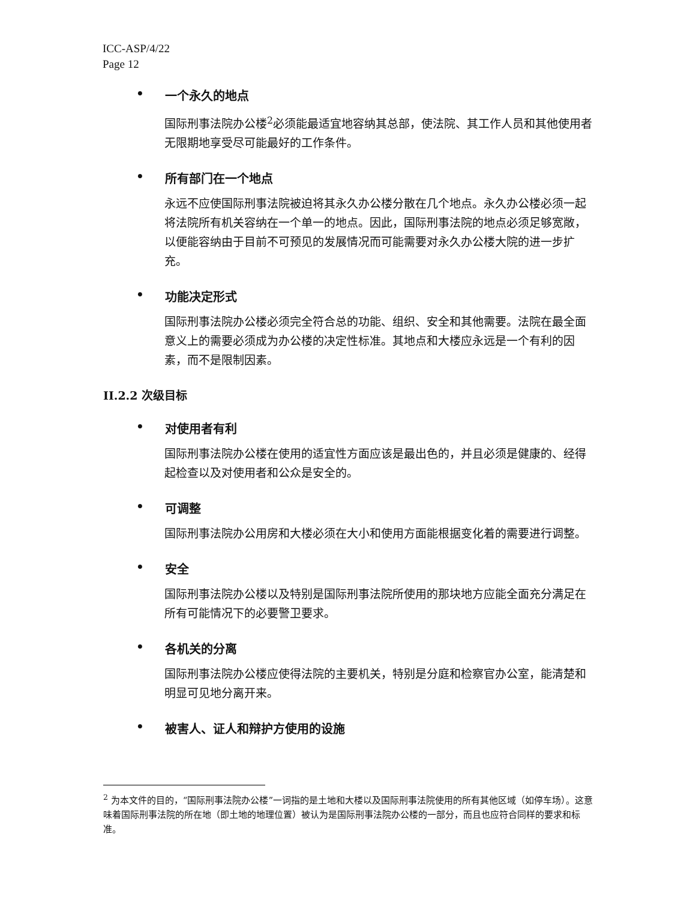ICC-ASP/4/22
Page 12
• 一个永久的地点
国际刑事法院办公楼<sup>2</sup>必须能最适宜地容纳其总部，使法院、其工作人员和其他使用者无限期地享受尽可能最好的工作条件。
• 所有部门在一个地点
永远不应使国际刑事法院被迫将其永久办公楼分散在几个地点。永久办公楼必须一起将法院所有机关容纳在一个单一的地点。因此，国际刑事法院的地点必须足够宽敞，以便能容纳由于目前不可预见的发展情况而可能需要对永久办公楼大院的进一步扩充。
• 功能决定形式
国际刑事法院办公楼必须完全符合总的功能、组织、安全和其他需要。法院在最全面意义上的需要必须成为办公楼的决定性标准。其地点和大楼应永远是一个有利的因素，而不是限制因素。
II.2.2 次级目标
• 对使用者有利
国际刑事法院办公楼在使用的适宜性方面应该是最出色的，并且必须是健康的、经得起检查以及对使用者和公众是安全的。
• 可调整
国际刑事法院办公用房和大楼必须在大小和使用方面能根据变化着的需要进行调整。
• 安全
国际刑事法院办公楼以及特别是国际刑事法院所使用的那块地方应能全面充分满足在所有可能情况下的必要警卫要求。
• 各机关的分离
国际刑事法院办公楼应使得法院的主要机关，特别是分庭和检察官办公室，能清楚和明显可见地分离开来。
• 被害人、证人和辩护方使用的设施
<sup>2</sup> 为本文件的目的，“国际刑事法院办公楼”一词指的是土地和大楼以及国际刑事法院使用的所有其他区域（如停车场）。这意味着国际刑事法院的所在地（即土地的地理位置）被认为是国际刑事法院办公楼的一部分，而且也应符合同样的要求和标准。